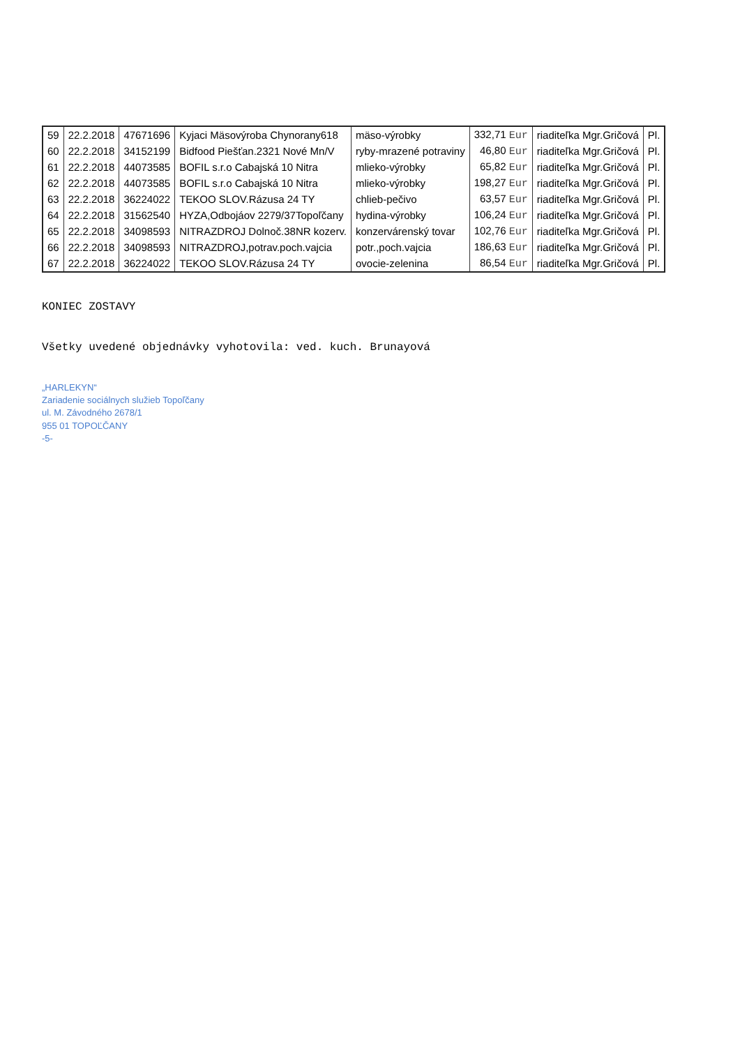| 59 | 22.2.2018 | 47671696 | Kyjaci Mäsovýroba Chynorany618 | mäso-výrobky | 332,71 Eur | riaditeľka Mgr.Gričová | Pl. |
| 60 | 22.2.2018 | 34152199 | Bidfood Piešťan.2321 Nové Mn/V | ryby-mrazené potraviny | 46,80 Eur | riaditeľka Mgr.Gričová | Pl. |
| 61 | 22.2.2018 | 44073585 | BOFIL s.r.o Cabajská 10 Nitra | mlieko-výrobky | 65,82 Eur | riaditeľka Mgr.Gričová | Pl. |
| 62 | 22.2.2018 | 44073585 | BOFIL s.r.o Cabajská 10 Nitra | mlieko-výrobky | 198,27 Eur | riaditeľka Mgr.Gričová | Pl. |
| 63 | 22.2.2018 | 36224022 | TEKOO SLOV.Rázusa 24 TY | chlieb-pečivo | 63,57 Eur | riaditeľka Mgr.Gričová | Pl. |
| 64 | 22.2.2018 | 31562540 | HYZA,Odbojáov 2279/37Topoľčany | hydina-výrobky | 106,24 Eur | riaditeľka Mgr.Gričová | Pl. |
| 65 | 22.2.2018 | 34098593 | NITRAZDROJ Dolnoč.38NR kozerv. | konzervárenský tovar | 102,76 Eur | riaditeľka Mgr.Gričová | Pl. |
| 66 | 22.2.2018 | 34098593 | NITRAZDROJ,potrav.poch.vajcia | potr.,poch.vajcia | 186,63 Eur | riaditeľka Mgr.Gričová | Pl. |
| 67 | 22.2.2018 | 36224022 | TEKOO SLOV.Rázusa 24 TY | ovocie-zelenina | 86,54 Eur | riaditeľka Mgr.Gričová | Pl. |
KONIEC ZOSTAVY
Všetky uvedené objednávky vyhotovila: ved. kuch. Brunayová
„HARLEKYN“
Zariadenie sociálnych služieb Topoľčany
ul. M. Závodného 2678/1
955 01 TOPOĽČANY
-5-